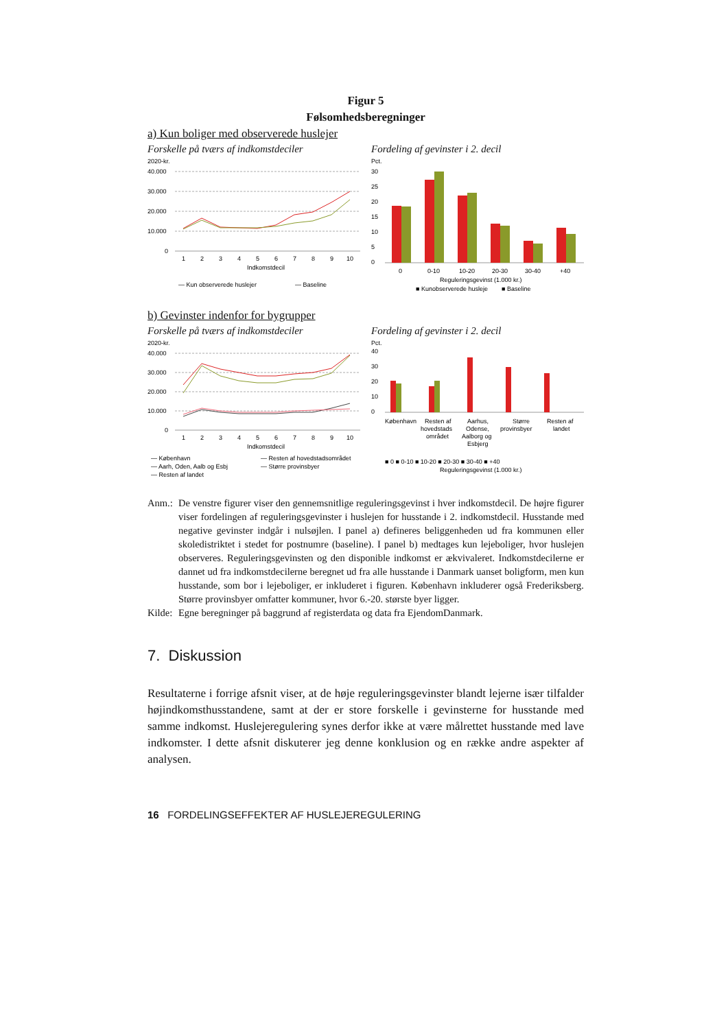Figur 5
Følsomhedsberegninger
a) Kun boliger med observerede huslejer
Forskelle på tværs af indkomstdeciler
2020-kr.
40.000
30.000
20.000
10.000
0
1
2
3
4
5
6
7
8
9
10
Indkomstdecil
— Kun observerede huslejer
— Baseline
Fordeling af gevinster i 2. decil
Pct.
30
25
20
15
10
5
0
0
0-10
10-20
20-30
30-40
+40
Reguleringsgevinst (1.000 kr.)
■ Kunobserverede husleje
■ Baseline
b) Gevinster indenfor for bygrupper
Forskelle på tværs af indkomstdeciler
2020-kr.
40.000
30.000
20.000
10.000
0
1
2
3
4
5
6
7
8
9
10
Indkomstdecil
— København
— Resten af hovedstadsområdet
— Aarh, Oden, Aalb og Esbj
— Større provinsbyer
— Resten af landet
Fordeling af gevinster i 2. decil
Pct.
40
30
20
10
0
København
Resten af
hovedstads
området
Aarhus,
Odense,
Aalborg og
Esbjerg
Større
provinsbyer
Resten af
landet
■ 0 ■ 0-10 ■ 10-20 ■ 20-30 ■ 30-40 ■ +40
Reguleringsgevinst (1.000 kr.)
Anm.: De venstre figurer viser den gennemsnitlige reguleringsgevinst i hver indkomstdecil. De højre figurer viser fordelingen af reguleringsgevinster i huslejen for husstande i 2. indkomstdecil. Husstande med negative gevinster indgår i nulsøjlen. I panel a) defineres beliggenheden ud fra kommunen eller skoledistriktet i stedet for postnumre (baseline). I panel b) medtages kun lejeboliger, hvor huslejen observeres. Reguleringsgevinsten og den disponible indkomst er ækvivaleret. Indkomstdecilerne er dannet ud fra indkomstdecilerne beregnet ud fra alle husstande i Danmark uanset boligform, men kun husstande, som bor i lejeboliger, er inkluderet i figuren. København inkluderer også Frederiksberg. Større provinsbyer omfatter kommuner, hvor 6.-20. største byer ligger.
Kilde: Egne beregninger på baggrund af registerdata og data fra EjendomDanmark.
7. Diskussion
Resultaterne i forrige afsnit viser, at de høje reguleringsgevinster blandt lejerne især tilfalder højindkomsthusstandene, samt at der er store forskelle i gevinsterne for husstande med samme indkomst. Huslejeregulering synes derfor ikke at være målrettet husstande med lave indkomster. I dette afsnit diskuterer jeg denne konklusion og en række andre aspekter af analysen.
16 FORDELINGSEFFEKTER AF HUSLEJEREGULERING